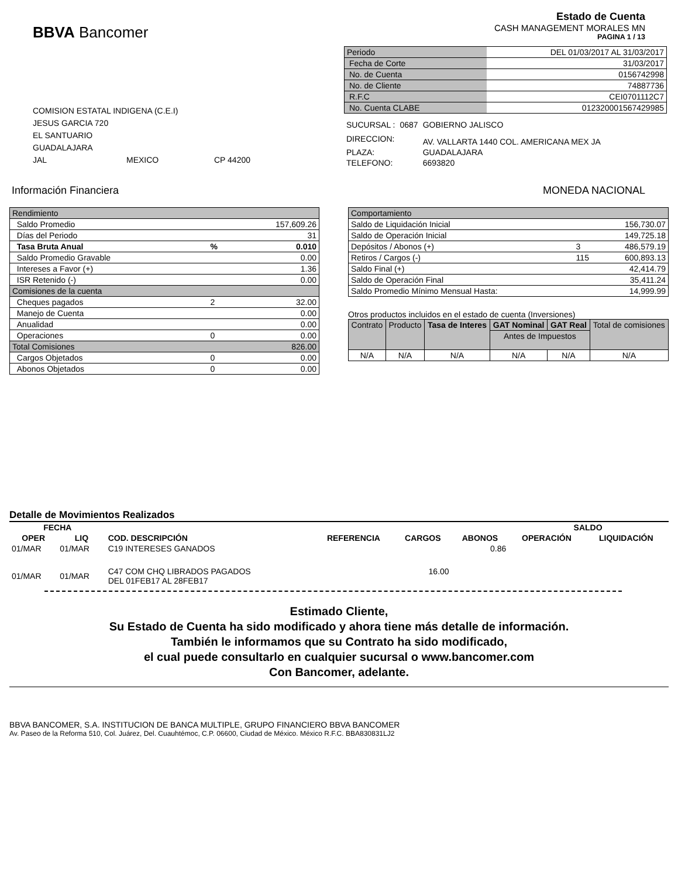BBVA Bancomer
Estado de Cuenta
CASH MANAGEMENT MORALES MN
PAGINA 1 / 13
COMISION ESTATAL INDIGENA (C.E.I)
JESUS GARCIA 720
EL SANTUARIO
GUADALAJARA
JAL MEXICO CP 44200
| Periodo | DEL 01/03/2017 AL 31/03/2017 |
| Fecha de Corte | 31/03/2017 |
| No. de Cuenta | 0156742998 |
| No. de Cliente | 74887736 |
| R.F.C | CEI0701112C7 |
| No. Cuenta CLABE | 012320001567429985 |
| SUCURSAL : | 0687 | GOBIERNO JALISCO |
| DIRECCION: | | AV. VALLARTA 1440 COL. AMERICANA MEX JA |
| PLAZA: | | GUADALAJARA |
| TELEFONO: | | 6693820 |
Información Financiera MONEDA NACIONAL
| Rendimiento | | |
| Saldo Promedio | | 157,609.26 |
| Días del Periodo | | 31 |
| Tasa Bruta Anual | % | 0.010 |
| Saldo Promedio Gravable | | 0.00 |
| Intereses a Favor (+) | | 1.36 |
| ISR Retenido (-) | | 0.00 |
| Comisiones de la cuenta | | |
| Cheques pagados | 2 | 32.00 |
| Manejo de Cuenta | | 0.00 |
| Anualidad | | 0.00 |
| Operaciones | 0 | 0.00 |
| Total Comisiones | | 826.00 |
| Cargos Objetados | 0 | 0.00 |
| Abonos Objetados | 0 | 0.00 |
| Comportamiento | | |
| Saldo de Liquidación Inicial | | 156,730.07 |
| Saldo de Operación Inicial | | 149,725.18 |
| Depósitos / Abonos (+) | 3 | 486,579.19 |
| Retiros / Cargos (-) | 115 | 600,893.13 |
| Saldo Final (+) | | 42,414.79 |
| Saldo de Operación Final | | 35,411.24 |
| Saldo Promedio Mínimo Mensual Hasta: | | 14,999.99 |
Otros productos incluidos en el estado de cuenta (Inversiones)
| Contrato | Producto | Tasa de Interes | GAT Nominal | GAT Real | Total de comisiones |
| | | | Antes de Impuestos | | |
| N/A | N/A | N/A | N/A | N/A | N/A |
Detalle de Movimientos Realizados
| FECHA | | | | | | SALDO | |
| --- | --- | --- | --- | --- | --- | --- | --- |
| OPER | LIQ | COD. DESCRIPCIÓN | REFERENCIA | CARGOS | ABONOS | OPERACIÓN | LIQUIDACIÓN |
| 01/MAR | 01/MAR | C19 INTERESES GANADOS | | | 0.86 | | |
| 01/MAR | 01/MAR | C47 COM CHQ LIBRADOS PAGADOS DEL 01FEB17 AL 28FEB17 | | 16.00 | | | |
Estimado Cliente,
Su Estado de Cuenta ha sido modificado y ahora tiene más detalle de información.
También le informamos que su Contrato ha sido modificado,
el cual puede consultarlo en cualquier sucursal o www.bancomer.com
Con Bancomer, adelante.
BBVA BANCOMER, S.A. INSTITUCION DE BANCA MULTIPLE, GRUPO FINANCIERO BBVA BANCOMER
Av. Paseo de la Reforma 510, Col. Juárez, Del. Cuauhtémoc, C.P. 06600, Ciudad de México. México R.F.C. BBA830831LJ2